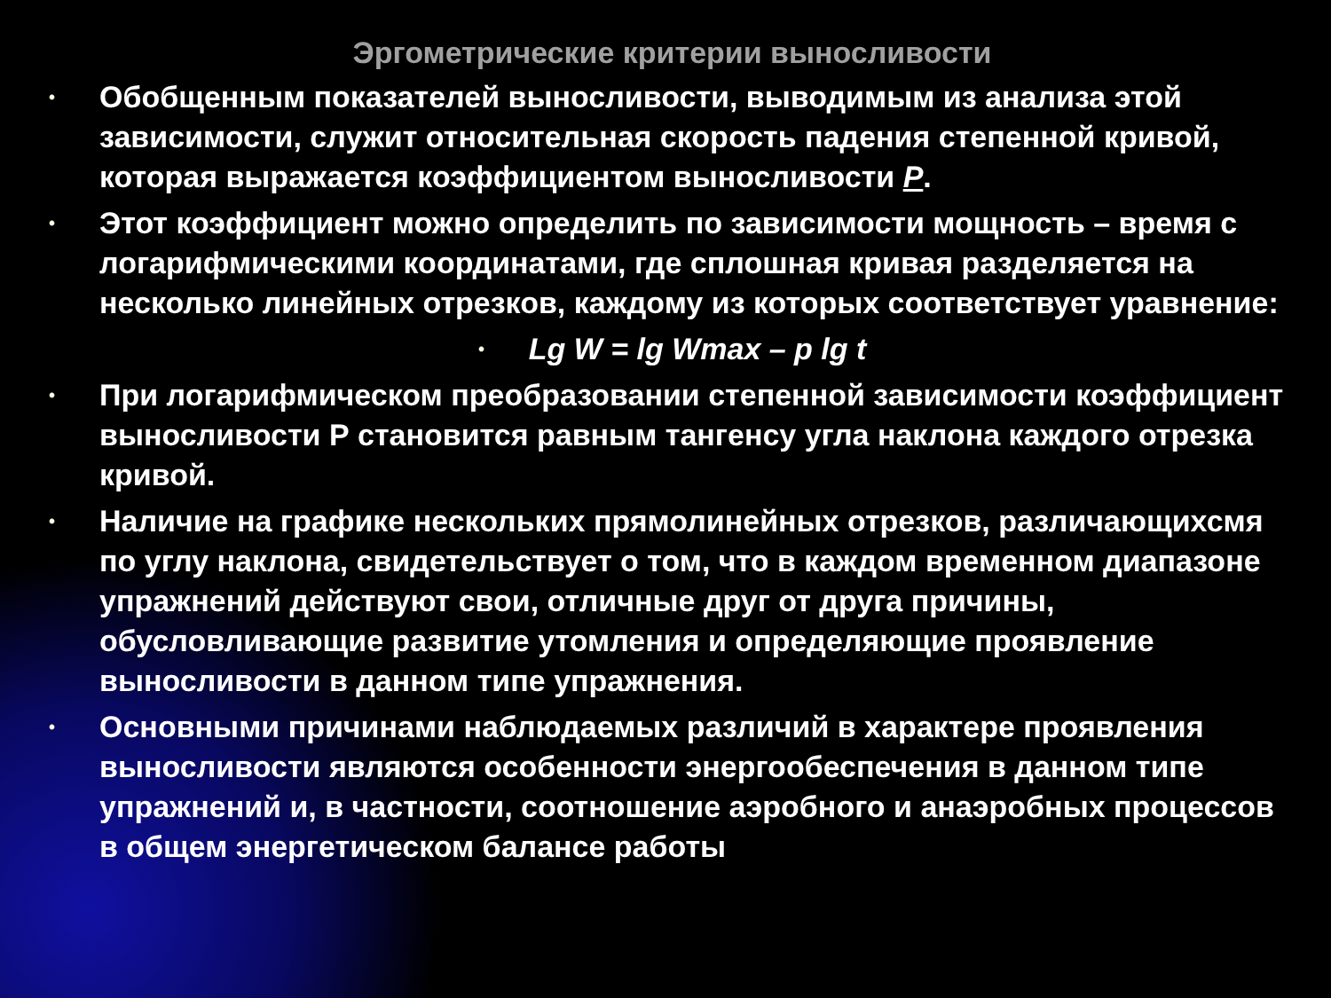Эргометрические критерии выносливости
• Обобщенным показателей выносливости, выводимым из анализа этой зависимости, служит относительная скорость падения степенной кривой, которая выражается коэффициентом выносливости P.
• Этот коэффициент можно определить по зависимости мощность – время с логарифмическими координатами, где сплошная кривая разделяется на несколько линейных отрезков, каждому из которых соответствует уравнение:
• Lg W = lg Wmax – p lg t
• При логарифмическом преобразовании степенной зависимости коэффициент выносливости Р становится равным тангенсу угла наклона каждого отрезка кривой.
• Наличие на графике нескольких прямолинейных отрезков, различающихсмя по углу наклона, свидетельствует о том, что в каждом временном диапазоне упражнений действуют свои, отличные друг от друга причины, обусловливающие развитие утомления и определяющие проявление выносливости в данном типе упражнения.
• Основными причинами наблюдаемых различий в характере проявления выносливости являются особенности энергообеспечения в данном типе упражнений и, в частности, соотношение аэробного и анаэробных процессов в общем энергетическом балансе работы